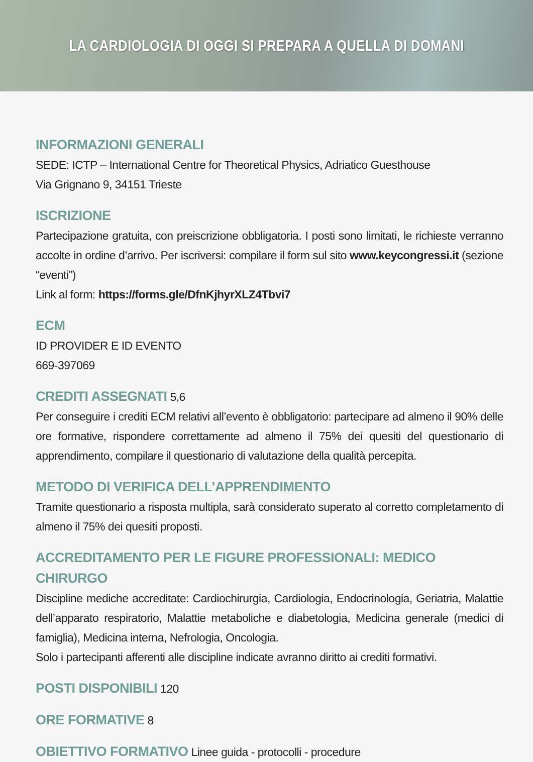LA CARDIOLOGIA DI OGGI SI PREPARA A QUELLA DI DOMANI
INFORMAZIONI GENERALI
SEDE: ICTP – International Centre for Theoretical Physics, Adriatico Guesthouse
Via Grignano 9, 34151 Trieste
ISCRIZIONE
Partecipazione gratuita, con preiscrizione obbligatoria. I posti sono limitati, le richieste verranno accolte in ordine d’arrivo. Per iscriversi: compilare il form sul sito www.keycongressi.it (sezione “eventi”)
Link al form: https://forms.gle/DfnKjhyrXLZ4Tbvi7
ECM
ID PROVIDER E ID EVENTO
669-397069
CREDITI ASSEGNATI
5,6
Per conseguire i crediti ECM relativi all’evento è obbligatorio: partecipare ad almeno il 90% delle ore formative, rispondere correttamente ad almeno il 75% dei quesiti del questionario di apprendimento, compilare il questionario di valutazione della qualità percepita.
METODO DI VERIFICA DELL’APPRENDIMENTO
Tramite questionario a risposta multipla, sarà considerato superato al corretto completamento di almeno il 75% dei quesiti proposti.
ACCREDITAMENTO PER LE FIGURE PROFESSIONALI: MEDICO CHIRURGO
Discipline mediche accreditate: Cardiochirurgia, Cardiologia, Endocrinologia, Geriatria, Malattie dell’apparato respiratorio, Malattie metaboliche e diabetologia, Medicina generale (medici di famiglia), Medicina interna, Nefrologia, Oncologia.
Solo i partecipanti afferenti alle discipline indicate avranno diritto ai crediti formativi.
POSTI DISPONIBILI
120
ORE FORMATIVE
8
OBIETTIVO FORMATIVO
Linee guida - protocolli - procedure